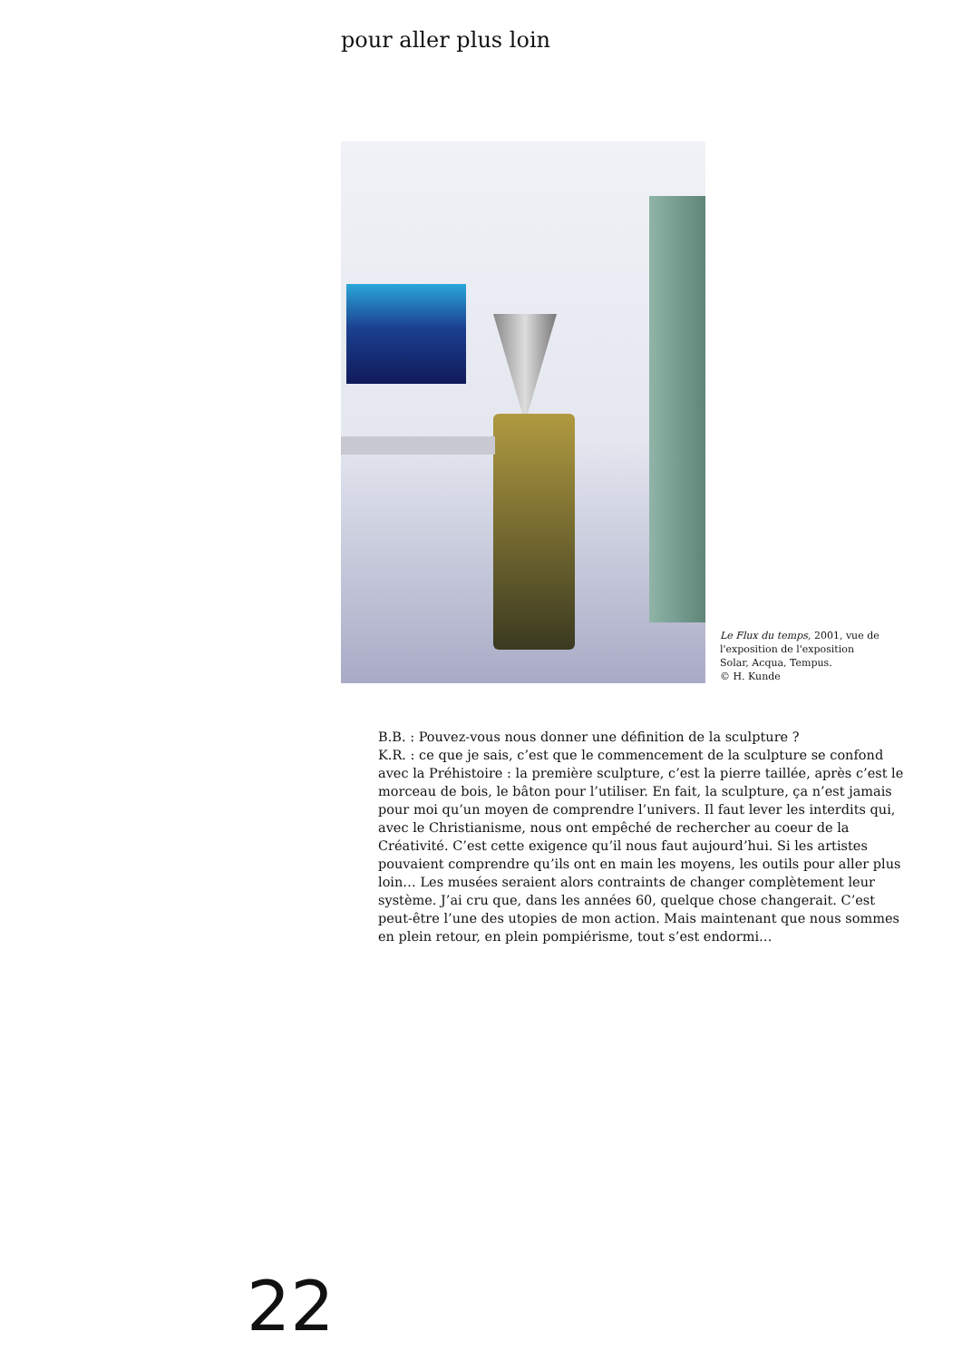pour aller plus loin
Le Flux du temps, 2001, vue de l'exposition de l'exposition Solar, Acqua, Tempus.
© H. Kunde
B.B. : Pouvez-vous nous donner une définition de la sculpture ?
K.R. : ce que je sais, c’est que le commencement de la sculpture se confond avec la Préhistoire : la première sculpture, c’est la pierre taillée, après c’est le morceau de bois, le bâton pour l’utiliser. En fait, la sculpture, ça n’est jamais pour moi qu’un moyen de comprendre l’univers. Il faut lever les interdits qui, avec le Christianisme, nous ont empêché de rechercher au coeur de la Créativité. C’est cette exigence qu’il nous faut aujourd’hui. Si les artistes pouvaient comprendre qu’ils ont en main les moyens, les outils pour aller plus loin… Les musées seraient alors contraints de changer complètement leur système. J’ai cru que, dans les années 60, quelque chose changerait. C’est peut-être l’une des utopies de mon action. Mais maintenant que nous sommes en plein retour, en plein pompiérisme, tout s’est endormi…
22